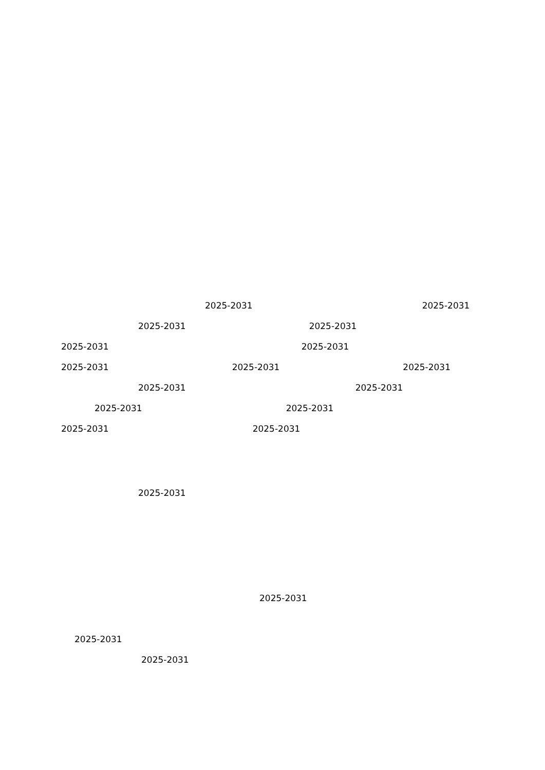2025-2031 2025-2031
2025-2031 2025-2031
2025-2031 2025-2031
2025-2031 2025-2031 2025-2031
2025-2031 2025-2031
2025-2031 2025-2031
2025-2031 2025-2031
2025-2031
2025-2031
2025-2031
2025-2031